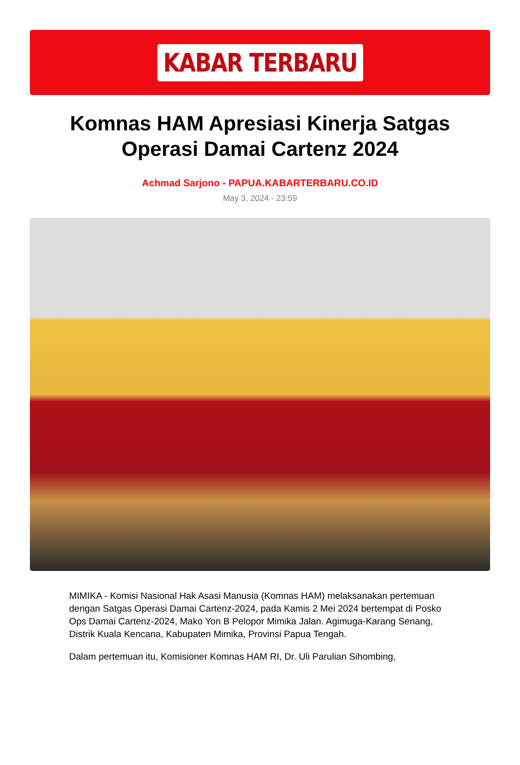KABAR TERBARU
Komnas HAM Apresiasi Kinerja Satgas Operasi Damai Cartenz 2024
Achmad Sarjono - PAPUA.KABARTERBARU.CO.ID
May 3, 2024 - 23:59
MIMIKA - Komisi Nasional Hak Asasi Manusia (Komnas HAM) melaksanakan pertemuan dengan Satgas Operasi Damai Cartenz-2024, pada Kamis 2 Mei 2024 bertempat di Posko Ops Damai Cartenz-2024, Mako Yon B Pelopor Mimika Jalan. Agimuga-Karang Senang, Distrik Kuala Kencana, Kabupaten Mimika, Provinsi Papua Tengah.
Dalam pertemuan itu, Komisioner Komnas HAM RI, Dr. Uli Parulian Sihombing,